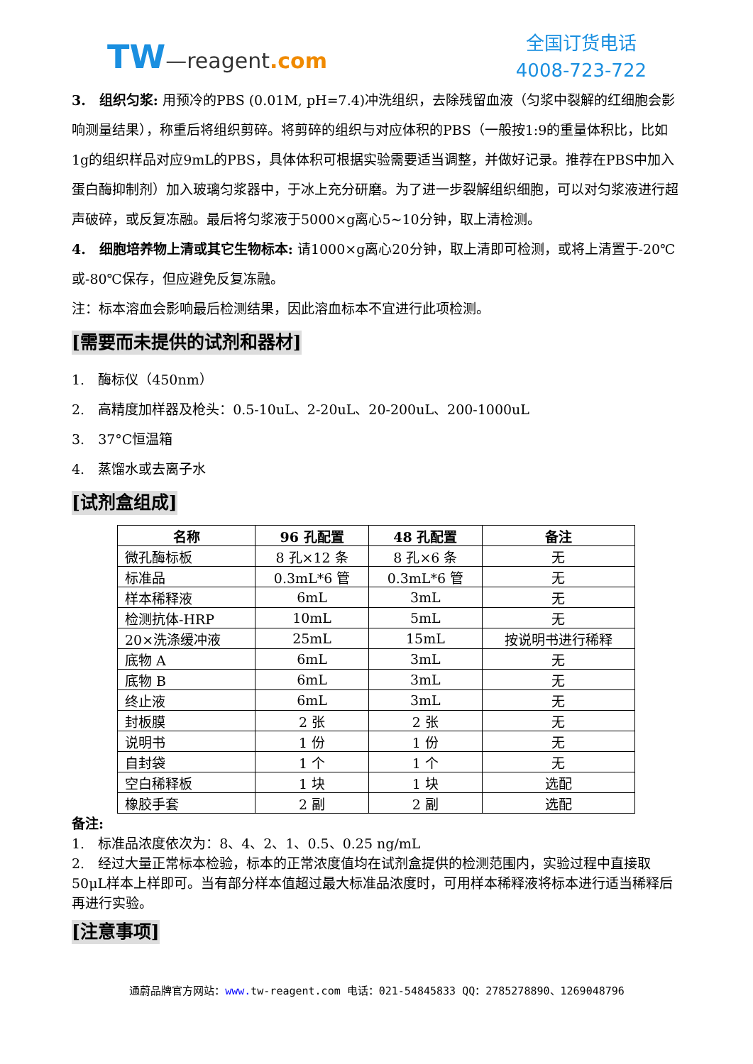TW—reagent.com
全国订货电话
4008-723-722
3.　组织匀浆: 用预冷的PBS (0.01M, pH=7.4)冲洗组织，去除残留血液（匀浆中裂解的红细胞会影响测量结果），称重后将组织剪碎。将剪碎的组织与对应体积的PBS（一般按1:9的重量体积比，比如1g的组织样品对应9mL的PBS，具体体积可根据实验需要适当调整，并做好记录。推荐在PBS中加入蛋白酶抑制剂）加入玻璃匀浆器中，于冰上充分研磨。为了进一步裂解组织细胞，可以对匀浆液进行超声破碎，或反复冻融。最后将匀浆液于5000×g离心5~10分钟，取上清检测。
4.　细胞培养物上清或其它生物标本: 请1000×g离心20分钟，取上清即可检测，或将上清置于-20℃或-80℃保存，但应避免反复冻融。
注：标本溶血会影响最后检测结果，因此溶血标本不宜进行此项检测。
[需要而未提供的试剂和器材]
1.　酶标仪（450nm）
2.　高精度加样器及枪头：0.5-10uL、2-20uL、20-200uL、200-1000uL
3.　37°C恒温箱
4.　蒸馏水或去离子水
[试剂盒组成]
| 名称 | 96 孔配置 | 48 孔配置 | 备注 |
| --- | --- | --- | --- |
| 微孔酶标板 | 8 孔×12 条 | 8 孔×6 条 | 无 |
| 标准品 | 0.3mL*6 管 | 0.3mL*6 管 | 无 |
| 样本稀释液 | 6mL | 3mL | 无 |
| 检测抗体-HRP | 10mL | 5mL | 无 |
| 20×洗涤缓冲液 | 25mL | 15mL | 按说明书进行稀释 |
| 底物 A | 6mL | 3mL | 无 |
| 底物 B | 6mL | 3mL | 无 |
| 终止液 | 6mL | 3mL | 无 |
| 封板膜 | 2 张 | 2 张 | 无 |
| 说明书 | 1 份 | 1 份 | 无 |
| 自封袋 | 1 个 | 1 个 | 无 |
| 空白稀释板 | 1 块 | 1 块 | 选配 |
| 橡胶手套 | 2 副 | 2 副 | 选配 |
备注:
1.　标准品浓度依次为：8、4、2、1、0.5、0.25 ng/mL
2.　经过大量正常标本检验，标本的正常浓度值均在试剂盒提供的检测范围内，实验过程中直接取50μL样本上样即可。当有部分样本值超过最大标准品浓度时，可用样本稀释液将标本进行适当稀释后再进行实验。
[注意事项]
通蔚品牌官方网站：www. tw-reagent.com 电话：021-54845833 QQ：2785278890、1269048796